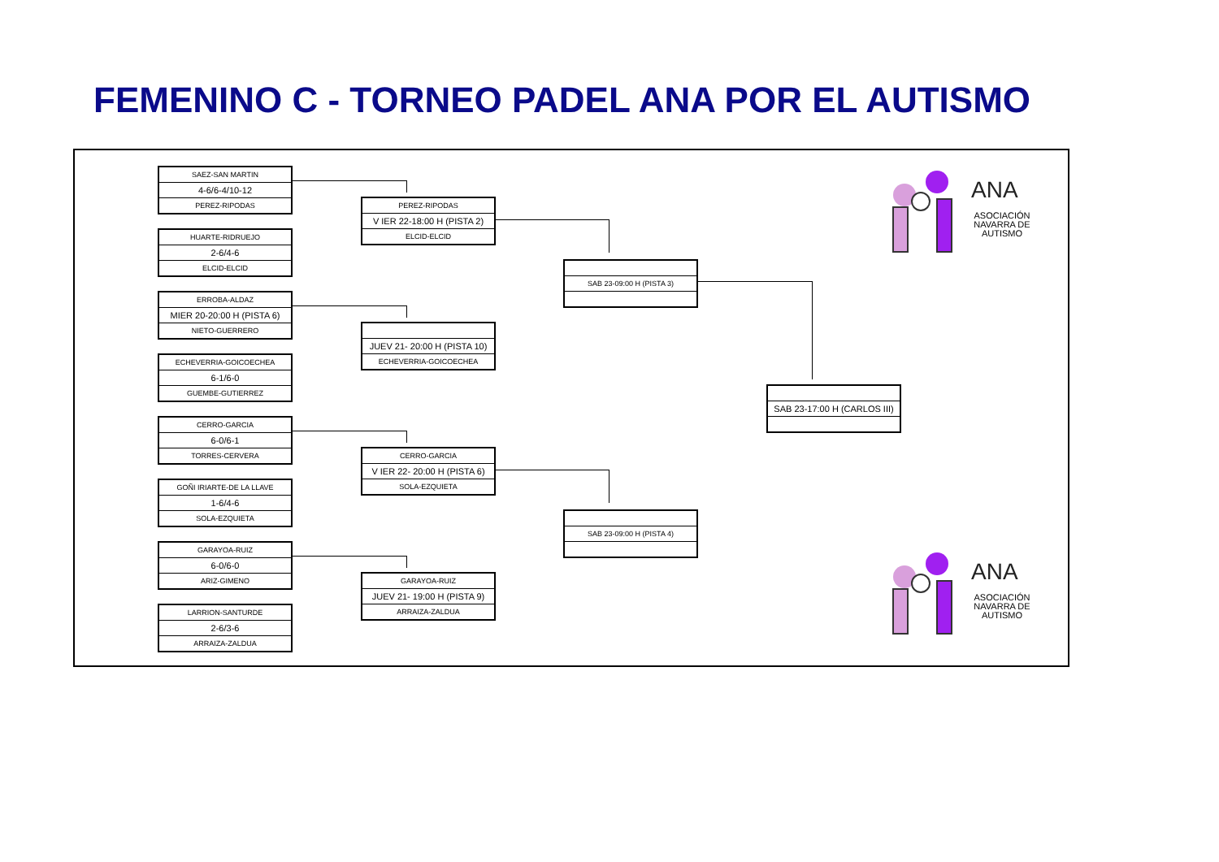FEMENINO C - TORNEO PADEL ANA POR EL AUTISMO
SAEZ-SAN MARTIN
4-6/6-4/10-12
PEREZ-RIPODAS
HUARTE-RIDRUEJO
2-6/4-6
ELCID-ELCID
ERROBA-ALDAZ
MIER 20-20:00 H (PISTA 6)
NIETO-GUERRERO
ECHEVERRIA-GOICOECHEA
6-1/6-0
GUEMBE-GUTIERREZ
CERRO-GARCIA
6-0/6-1
TORRES-CERVERA
GOÑI IRIARTE-DE LA LLAVE
1-6/4-6
SOLA-EZQUIETA
GARAYOA-RUIZ
6-0/6-0
ARIZ-GIMENO
LARRION-SANTURDE
2-6/3-6
ARRAIZA-ZALDUA
PEREZ-RIPODAS
V IER 22-18:00 H (PISTA 2)
ELCID-ELCID
JUEV 21- 20:00 H (PISTA 10)
ECHEVERRIA-GOICOECHEA
CERRO-GARCIA
V IER 22- 20:00 H (PISTA 6)
SOLA-EZQUIETA
GARAYOA-RUIZ
JUEV 21- 19:00 H (PISTA 9)
ARRAIZA-ZALDUA
SAB 23-09:00 H (PISTA 3)
SAB 23-09:00 H (PISTA 4)
SAB 23-17:00 H (CARLOS III)
ANA
ASOCIACIÓN NAVARRA DE AUTISMO
ANA
ASOCIACIÓN NAVARRA DE AUTISMO